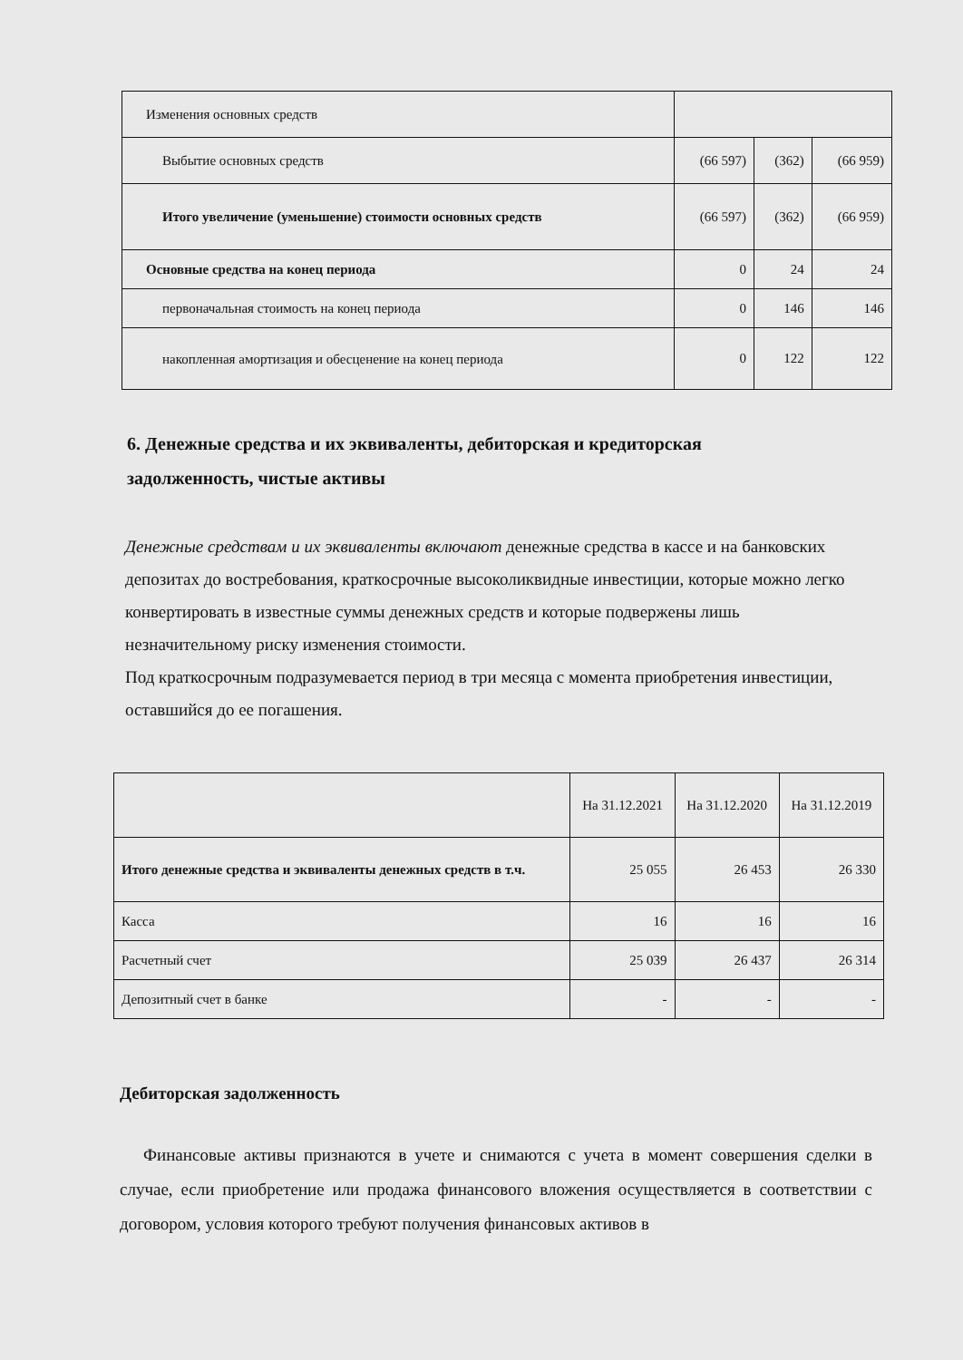| Изменения основных средств | | | |
| Выбытие основных средств | (66 597) | (362) | (66 959) |
| Итого увеличение (уменьшение) стоимости основных средств | (66 597) | (362) | (66 959) |
| Основные средства на конец периода | 0 | 24 | 24 |
| первоначальная стоимость на конец периода | 0 | 146 | 146 |
| накопленная амортизация и обесценение на конец периода | 0 | 122 | 122 |
6. Денежные средства и их эквиваленты, дебиторская и кредиторская задолженность, чистые активы
Денежные средствам и их эквиваленты включают денежные средства в кассе и на банковских депозитах до востребования, краткосрочные высоколиквидные инвестиции, которые можно легко конвертировать в известные суммы денежных средств и которые подвержены лишь незначительному риску изменения стоимости.
Под краткосрочным подразумевается период в три месяца с момента приобретения инвестиции, оставшийся до ее погашения.
| | На 31.12.2021 | На 31.12.2020 | На 31.12.2019 |
| Итого денежные средства и эквиваленты денежных средств в т.ч. | 25 055 | 26 453 | 26 330 |
| Касса | 16 | 16 | 16 |
| Расчетный счет | 25 039 | 26 437 | 26 314 |
| Депозитный счет в банке | - | - | - |
Дебиторская задолженность
Финансовые активы признаются в учете и снимаются с учета в момент совершения сделки в случае, если приобретение или продажа финансового вложения осуществляется в соответствии с договором, условия которого требуют получения финансовых активов в